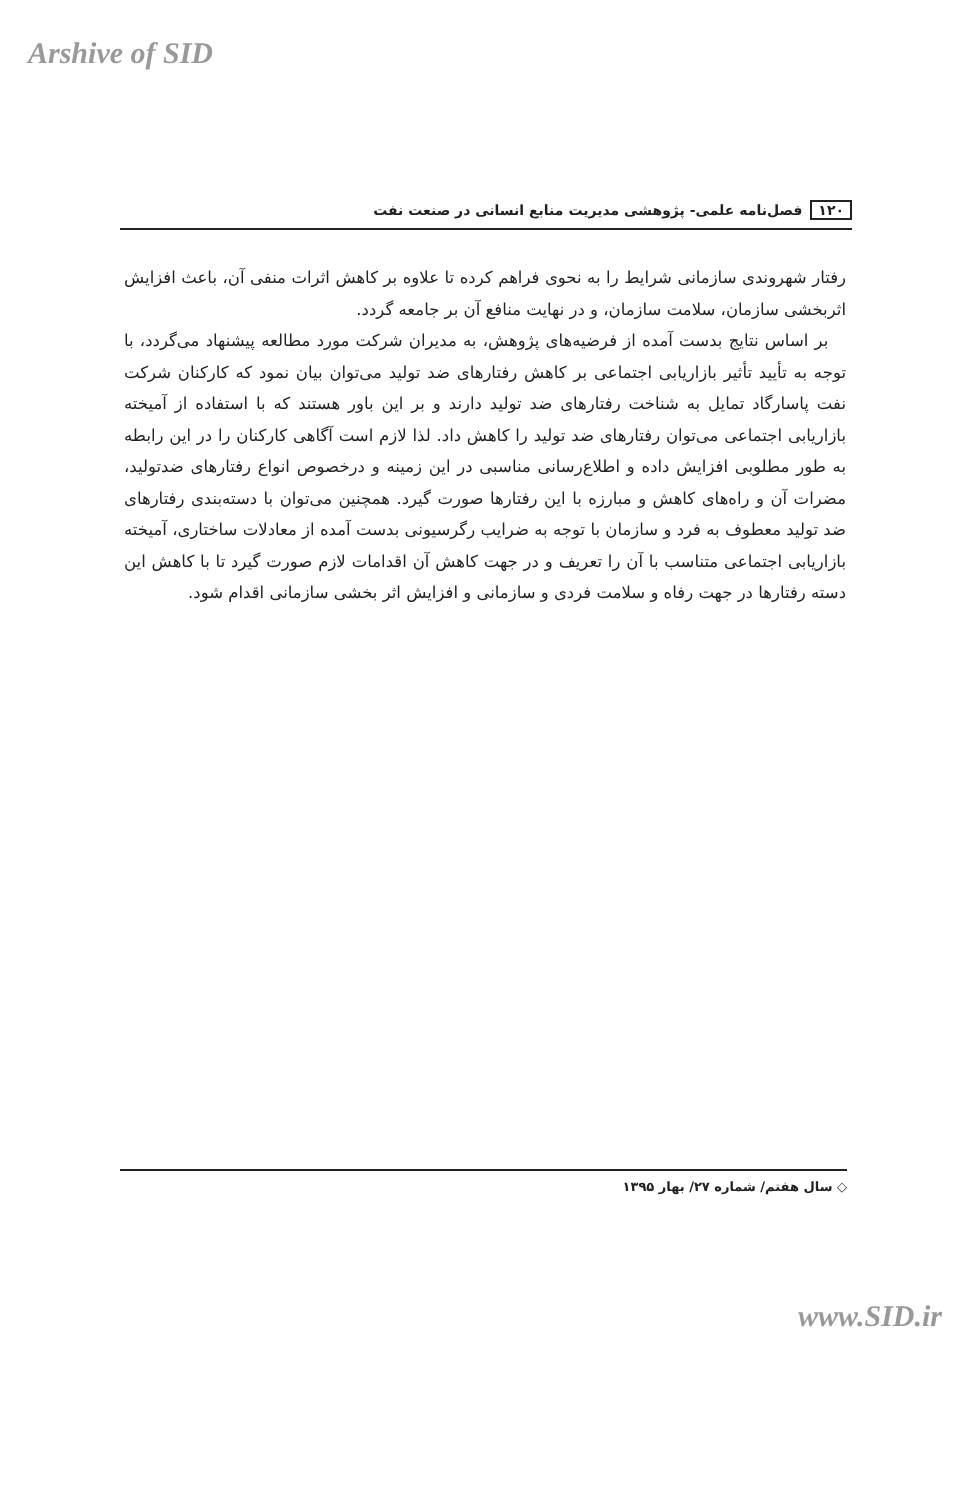Arshive of SID
۱۲۰ فصل‌نامه علمی- پژوهشی مدیریت منابع انسانی در صنعت نفت
رفتار شهروندی سازمانی شرایط را به نحوی فراهم کرده تا علاوه بر کاهش اثرات منفی آن، باعث افزایش اثربخشی سازمان، سلامت سازمان، و در نهایت منافع آن بر جامعه گردد.
بر اساس نتایج بدست آمده از فرضیه‌های پژوهش، به مدیران شرکت مورد مطالعه پیشنهاد می‌گردد، با توجه به تأیید تأثیر بازاریابی اجتماعی بر کاهش رفتارهای ضد تولید می‌توان بیان نمود که کارکنان شرکت نفت پاسارگاد تمایل به شناخت رفتارهای ضد تولید دارند و بر این باور هستند که با استفاده از آمیخته بازاریابی اجتماعی می‌توان رفتارهای ضد تولید را کاهش داد. لذا لازم است آگاهی کارکنان را در این رابطه به طور مطلوبی افزایش داده و اطلاع‌رسانی مناسبی در این زمینه و درخصوص انواع رفتارهای ضدتولید، مضرات آن و راه‌های کاهش و مبارزه با این رفتارها صورت گیرد. همچنین می‌توان با دسته‌بندی رفتارهای ضد تولید معطوف به فرد و سازمان با توجه به ضرایب رگرسیونی بدست آمده از معادلات ساختاری، آمیخته بازاریابی اجتماعی متناسب با آن را تعریف و در جهت کاهش آن اقدامات لازم صورت گیرد تا با کاهش این دسته رفتارها در جهت رفاه و سلامت فردی و سازمانی و افزایش اثر بخشی سازمانی اقدام شود.
◇ سال هفتم/ شماره ۲۷/ بهار ۱۳۹۵
www.SID.ir